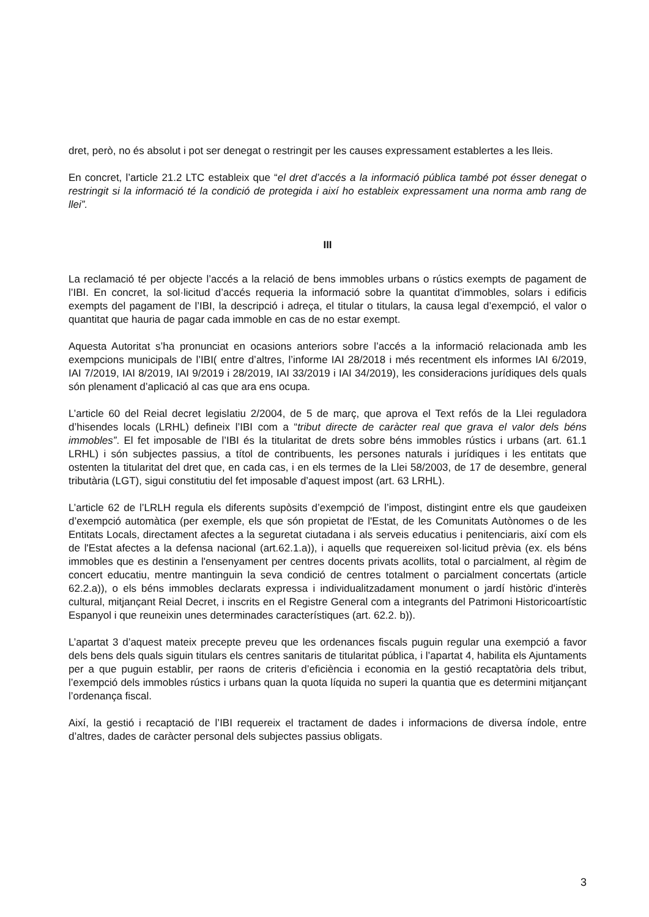dret, però, no és absolut i pot ser denegat o restringit per les causes expressament establertes a les lleis.
En concret, l’article 21.2 LTC estableix que “el dret d’accés a la informació pública també pot ésser denegat o restringit si la informació té la condició de protegida i així ho estableix expressament una norma amb rang de llei”.
III
La reclamació té per objecte l’accés a la relació de bens immobles urbans o rústics exempts de pagament de l’IBI. En concret, la sol·licitud d’accés requeria la informació sobre la quantitat d’immobles, solars i edificis exempts del pagament de l’IBI, la descripció i adreça, el titular o titulars, la causa legal d’exempció, el valor o quantitat que hauria de pagar cada immoble en cas de no estar exempt.
Aquesta Autoritat s’ha pronunciat en ocasions anteriors sobre l’accés a la informació relacionada amb les exempcions municipals de l’IBI( entre d’altres, l’informe IAI 28/2018 i més recentment els informes IAI 6/2019, IAI 7/2019, IAI 8/2019, IAI 9/2019 i 28/2019, IAI 33/2019 i IAI 34/2019), les consideracions jurídiques dels quals són plenament d’aplicació al cas que ara ens ocupa.
L’article 60 del Reial decret legislatiu 2/2004, de 5 de març, que aprova el Text refós de la Llei reguladora d’hisendes locals (LRHL) defineix l’IBI com a “tribut directe de caràcter real que grava el valor dels béns immobles”. El fet imposable de l’IBI és la titularitat de drets sobre béns immobles rústics i urbans (art. 61.1 LRHL) i són subjectes passius, a títol de contribuents, les persones naturals i jurídiques i les entitats que ostenten la titularitat del dret que, en cada cas, i en els termes de la Llei 58/2003, de 17 de desembre, general tributària (LGT), sigui constitutiu del fet imposable d’aquest impost (art. 63 LRHL).
L’article 62 de l’LRLH regula els diferents supòsits d’exempció de l’impost, distingint entre els que gaudeixen d’exempció automàtica (per exemple, els que són propietat de l'Estat, de les Comunitats Autònomes o de les Entitats Locals, directament afectes a la seguretat ciutadana i als serveis educatius i penitenciaris, així com els de l'Estat afectes a la defensa nacional (art.62.1.a)), i aquells que requereixen sol·licitud prèvia (ex. els béns immobles que es destinin a l'ensenyament per centres docents privats acollits, total o parcialment, al règim de concert educatiu, mentre mantinguin la seva condició de centres totalment o parcialment concertats (article 62.2.a)), o els béns immobles declarats expressa i individualitzadament monument o jardí històric d'interès cultural, mitjançant Reial Decret, i inscrits en el Registre General com a integrants del Patrimoni Historicoartístic Espanyol i que reuneixin unes determinades característiques (art. 62.2. b)).
L’apartat 3 d’aquest mateix precepte preveu que les ordenances fiscals puguin regular una exempció a favor dels bens dels quals siguin titulars els centres sanitaris de titularitat pública, i l’apartat 4, habilita els Ajuntaments per a que puguin establir, per raons de criteris d’eficiència i economia en la gestió recaptatòria dels tribut, l’exempció dels immobles rústics i urbans quan la quota líquida no superi la quantia que es determini mitjançant l’ordenança fiscal.
Així, la gestió i recaptació de l’IBI requereix el tractament de dades i informacions de diversa índole, entre d’altres, dades de caràcter personal dels subjectes passius obligats.
3